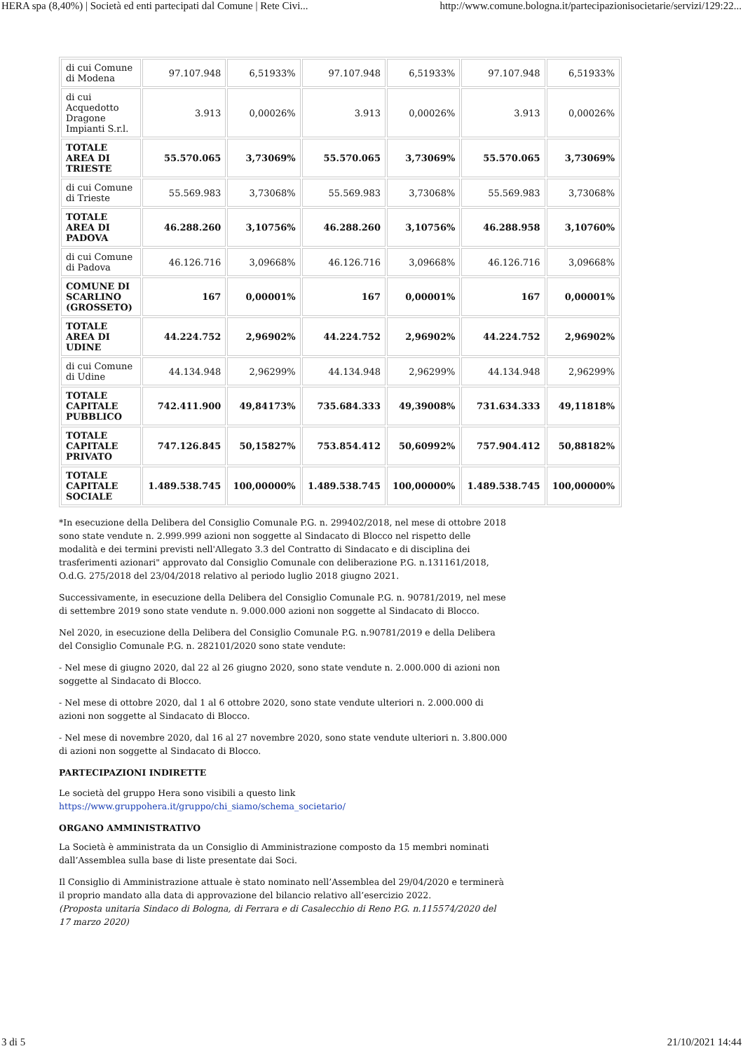HERA spa (8,40%) | Società ed enti partecipati dal Comune | Rete Civi... http://www.comune.bologna.it/partecipazionisocietarie/servizi/129:22...
| di cui Comune di Modena | 97.107.948 | 6,51933% | 97.107.948 | 6,51933% | 97.107.948 | 6,51933% |
| di cui Acquedotto Dragone Impianti S.r.l. | 3.913 | 0,00026% | 3.913 | 0,00026% | 3.913 | 0,00026% |
| TOTALE AREA DI TRIESTE | 55.570.065 | 3,73069% | 55.570.065 | 3,73069% | 55.570.065 | 3,73069% |
| di cui Comune di Trieste | 55.569.983 | 3,73068% | 55.569.983 | 3,73068% | 55.569.983 | 3,73068% |
| TOTALE AREA DI PADOVA | 46.288.260 | 3,10756% | 46.288.260 | 3,10756% | 46.288.958 | 3,10760% |
| di cui Comune di Padova | 46.126.716 | 3,09668% | 46.126.716 | 3,09668% | 46.126.716 | 3,09668% |
| COMUNE DI SCARLINO (GROSSETO) | 167 | 0,00001% | 167 | 0,00001% | 167 | 0,00001% |
| TOTALE AREA DI UDINE | 44.224.752 | 2,96902% | 44.224.752 | 2,96902% | 44.224.752 | 2,96902% |
| di cui Comune di Udine | 44.134.948 | 2,96299% | 44.134.948 | 2,96299% | 44.134.948 | 2,96299% |
| TOTALE CAPITALE PUBBLICO | 742.411.900 | 49,84173% | 735.684.333 | 49,39008% | 731.634.333 | 49,11818% |
| TOTALE CAPITALE PRIVATO | 747.126.845 | 50,15827% | 753.854.412 | 50,60992% | 757.904.412 | 50,88182% |
| TOTALE CAPITALE SOCIALE | 1.489.538.745 | 100,00000% | 1.489.538.745 | 100,00000% | 1.489.538.745 | 100,00000% |
*In esecuzione della Delibera del Consiglio Comunale P.G. n. 299402/2018, nel mese di ottobre 2018 sono state vendute n. 2.999.999 azioni non soggette al Sindacato di Blocco nel rispetto delle modalità e dei termini previsti nell'Allegato 3.3 del Contratto di Sindacato e di disciplina dei trasferimenti azionari" approvato dal Consiglio Comunale con deliberazione P.G. n.131161/2018, O.d.G. 275/2018 del 23/04/2018 relativo al periodo luglio 2018 giugno 2021.
Successivamente, in esecuzione della Delibera del Consiglio Comunale P.G. n. 90781/2019, nel mese di settembre 2019 sono state vendute n. 9.000.000 azioni non soggette al Sindacato di Blocco.
Nel 2020, in esecuzione della Delibera del Consiglio Comunale P.G. n.90781/2019 e della Delibera del Consiglio Comunale P.G. n. 282101/2020 sono state vendute:
- Nel mese di giugno 2020, dal 22 al 26 giugno 2020, sono state vendute n. 2.000.000 di azioni non soggette al Sindacato di Blocco.
- Nel mese di ottobre 2020, dal 1 al 6 ottobre 2020, sono state vendute ulteriori n. 2.000.000 di azioni non soggette al Sindacato di Blocco.
- Nel mese di novembre 2020, dal 16 al 27 novembre 2020, sono state vendute ulteriori n. 3.800.000 di azioni non soggette al Sindacato di Blocco.
PARTECIPAZIONI INDIRETTE
Le società del gruppo Hera sono visibili a questo link https://www.gruppohera.it/gruppo/chi_siamo/schema_societario/
ORGANO AMMINISTRATIVO
La Società è amministrata da un Consiglio di Amministrazione composto da 15 membri nominati dall’Assemblea sulla base di liste presentate dai Soci.
Il Consiglio di Amministrazione attuale è stato nominato nell’Assemblea del 29/04/2020 e terminerà il proprio mandato alla data di approvazione del bilancio relativo all’esercizio 2022.
(Proposta unitaria Sindaco di Bologna, di Ferrara e di Casalecchio di Reno P.G. n.115574/2020 del 17 marzo 2020)
3 di 5 21/10/2021 14:44